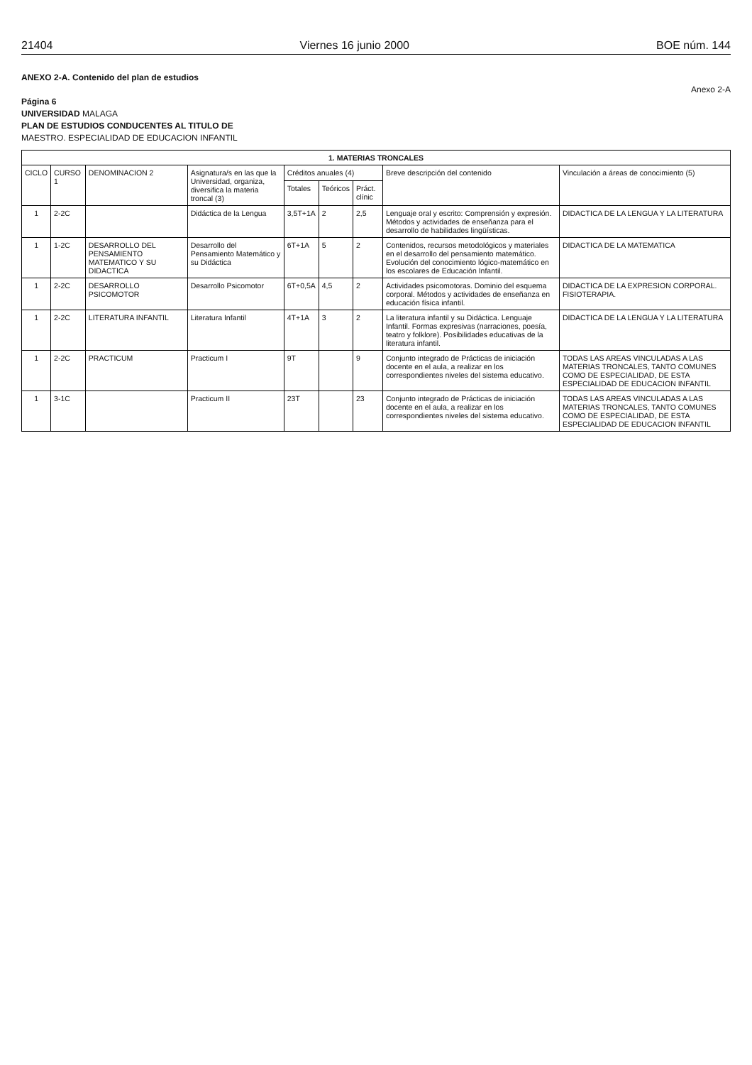21404 Viernes 16 junio 2000 BOE núm. 144
ANEXO 2-A. Contenido del plan de estudios
Anexo 2-A
Página 6
UNIVERSIDAD MALAGA
PLAN DE ESTUDIOS CONDUCENTES AL TITULO DE
MAESTRO. ESPECIALIDAD DE EDUCACION INFANTIL
| 1. MATERIAS TRONCALES | | | | | | | | |
| --- | --- | --- | --- | --- | --- | --- | --- | --- |
| CICLO | CURSO 1 | DENOMINACION 2 | Asignatura/s en las que la Universidad, organiza, diversifica la materia troncal (3) | Créditos anuales (4) | | | Breve descripción del contenido | Vinculación a áreas de conocimiento (5) |
| | | | | Totales | Teóricos | Práct. clínic | | |
| 1 | 2-2C | | Didáctica de la Lengua | 3,5T+1A | 2 | 2,5 | Lenguaje oral y escrito: Comprensión y expresión. Métodos y actividades de enseñanza para el desarrollo de habilidades lingüísticas. | DIDACTICA DE LA LENGUA Y LA LITERATURA |
| 1 | 1-2C | DESARROLLO DEL PENSAMIENTO MATEMATICO Y SU DIDACTICA | Desarrollo del Pensamiento Matemático y su Didáctica | 6T+1A | 5 | 2 | Contenidos, recursos metodológicos y materiales en el desarrollo del pensamiento matemático. Evolución del conocimiento lógico-matemático en los escolares de Educación Infantil. | DIDACTICA DE LA MATEMATICA |
| 1 | 2-2C | DESARROLLO PSICOMOTOR | Desarrollo Psicomotor | 6T+0,5A | 4,5 | 2 | Actividades psicomotoras. Dominio del esquema corporal. Métodos y actividades de enseñanza en educación física infantil. | DIDACTICA DE LA EXPRESION CORPORAL. FISIOTERAPIA. |
| 1 | 2-2C | LITERATURA INFANTIL | Literatura Infantil | 4T+1A | 3 | 2 | La literatura infantil y su Didáctica. Lenguaje Infantil. Formas expresivas (narraciones, poesía, teatro y folklore). Posibilidades educativas de la literatura infantil. | DIDACTICA DE LA LENGUA Y LA LITERATURA |
| 1 | 2-2C | PRACTICUM | Practicum I | 9T | | 9 | Conjunto integrado de Prácticas de iniciación docente en el aula, a realizar en los correspondientes niveles del sistema educativo. | TODAS LAS AREAS VINCULADAS A LAS MATERIAS TRONCALES, TANTO COMUNES COMO DE ESPECIALIDAD, DE ESTA ESPECIALIDAD DE EDUCACION INFANTIL |
| 1 | 3-1C | | Practicum II | 23T | | 23 | Conjunto integrado de Prácticas de iniciación docente en el aula, a realizar en los correspondientes niveles del sistema educativo. | TODAS LAS AREAS VINCULADAS A LAS MATERIAS TRONCALES, TANTO COMUNES COMO DE ESPECIALIDAD, DE ESTA ESPECIALIDAD DE EDUCACION INFANTIL |